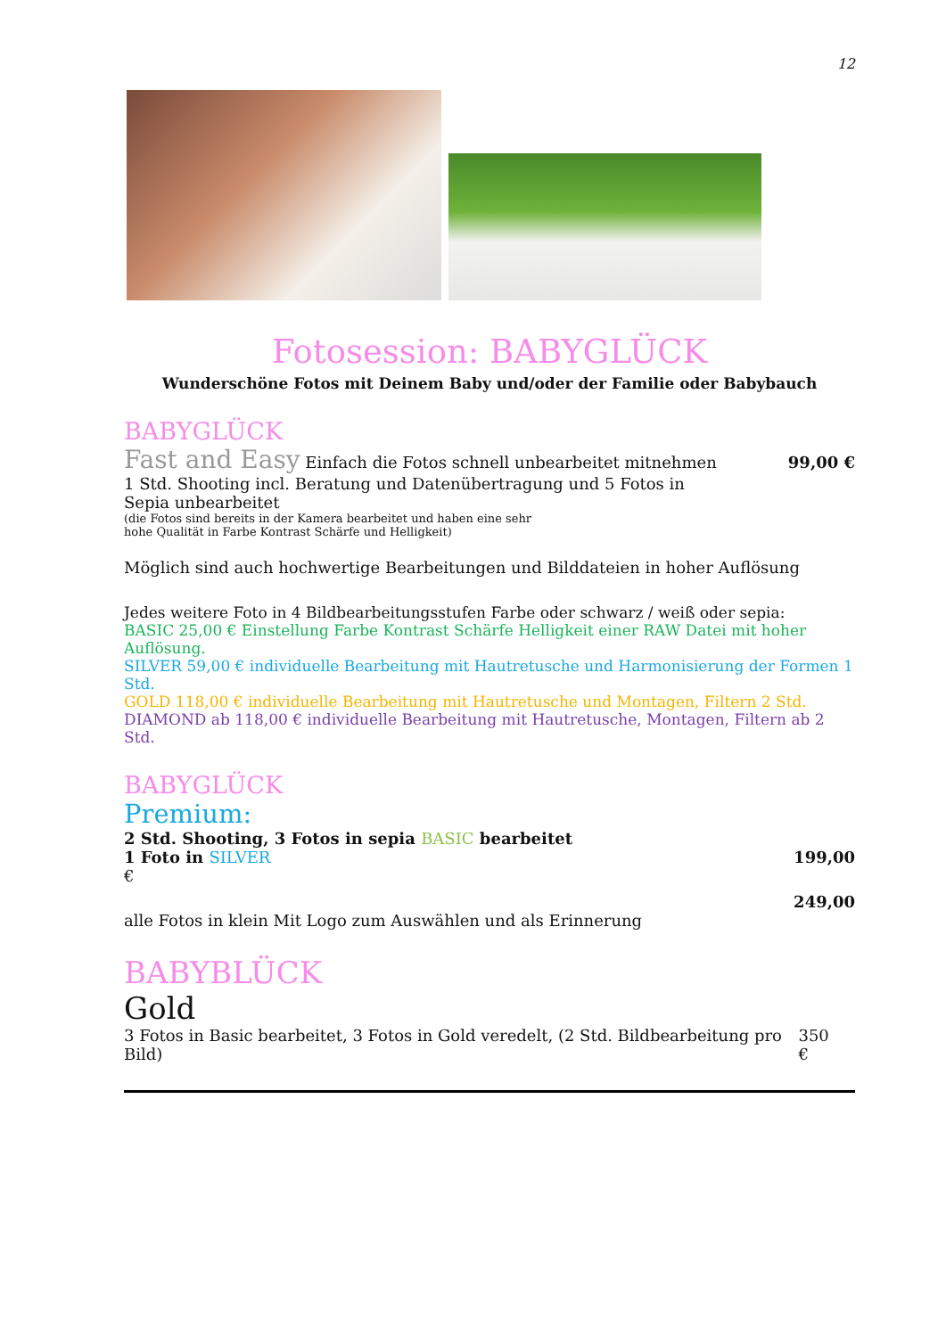12
Fotosession: BABYGLÜCK
Wunderschöne Fotos mit Deinem Baby und/oder der Familie oder Babybauch
BABYGLÜCK
Fast and Easy Einfach die Fotos schnell unbearbeitet mitnehmen 99,00 €
1 Std. Shooting incl. Beratung und Datenübertragung und 5 Fotos in Sepia unbearbeitet
(die Fotos sind bereits in der Kamera bearbeitet und haben eine sehr
hohe Qualität in Farbe Kontrast Schärfe und Helligkeit)
Möglich sind auch hochwertige Bearbeitungen und Bilddateien in hoher Auflösung
Jedes weitere Foto in 4 Bildbearbeitungsstufen Farbe oder schwarz / weiß oder sepia:
BASIC 25,00 € Einstellung Farbe Kontrast Schärfe Helligkeit einer RAW Datei mit hoher Auflösung.
SILVER 59,00 € individuelle Bearbeitung mit Hautretusche und Harmonisierung der Formen 1 Std.
GOLD 118,00 € individuelle Bearbeitung mit Hautretusche und Montagen, Filtern 2 Std.
DIAMOND ab 118,00 € individuelle Bearbeitung mit Hautretusche, Montagen, Filtern ab 2 Std.
BABYGLÜCK
Premium:
2 Std. Shooting, 3 Fotos in sepia BASIC bearbeitet
1 Foto in SILVER 199,00
€
249,00
alle Fotos in klein Mit Logo zum Auswählen und als Erinnerung
BABYBLÜCK
Gold
3 Fotos in Basic bearbeitet, 3 Fotos in Gold veredelt, (2 Std. Bildbearbeitung pro Bild) 350 €